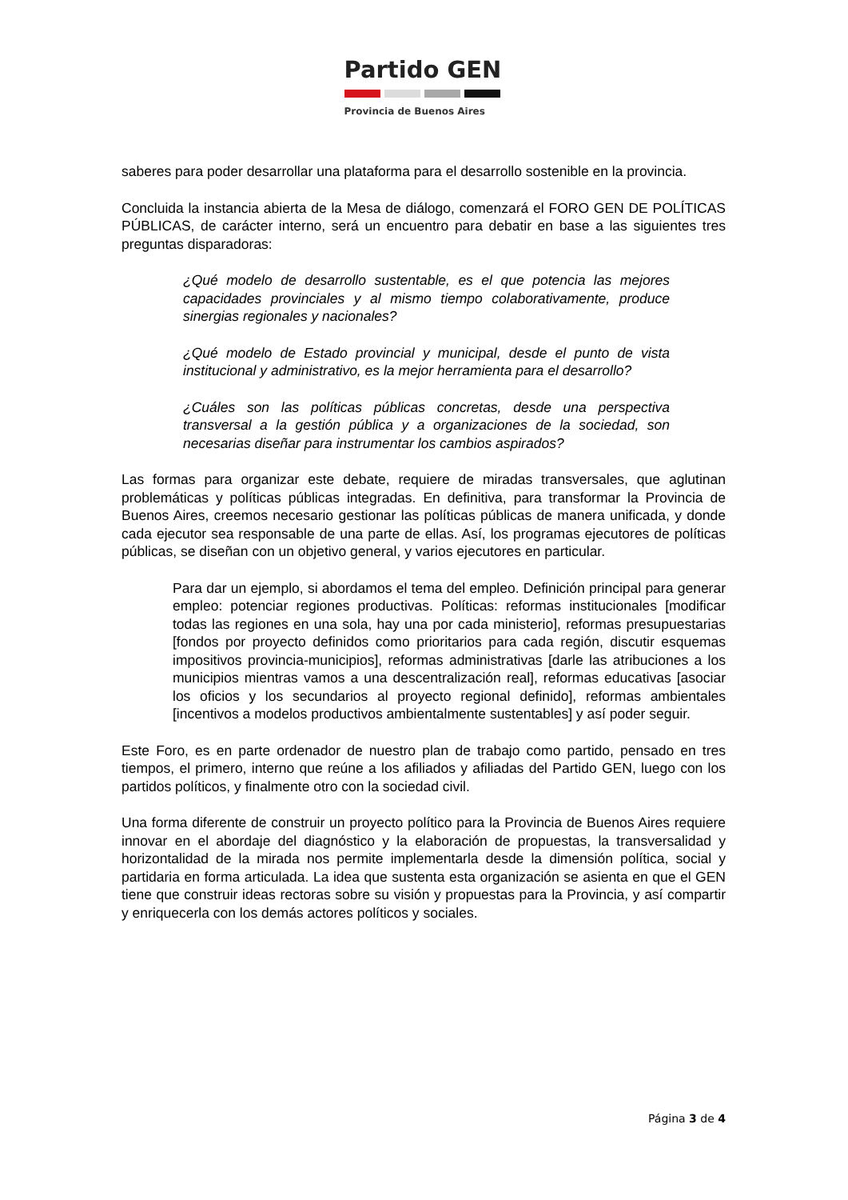Partido GEN
Provincia de Buenos Aires
saberes para poder desarrollar una plataforma para el desarrollo sostenible en la provincia.
Concluida la instancia abierta de la Mesa de diálogo, comenzará el FORO GEN DE POLÍTICAS PÚBLICAS, de carácter interno, será un encuentro para debatir en base a las siguientes tres preguntas disparadoras:
¿Qué modelo de desarrollo sustentable, es el que potencia las mejores capacidades provinciales y al mismo tiempo colaborativamente, produce sinergias regionales y nacionales?
¿Qué modelo de Estado provincial y municipal, desde el punto de vista institucional y administrativo, es la mejor herramienta para el desarrollo?
¿Cuáles son las políticas públicas concretas, desde una perspectiva transversal a la gestión pública y a organizaciones de la sociedad, son necesarias diseñar para instrumentar los cambios aspirados?
Las formas para organizar este debate, requiere de miradas transversales, que aglutinan problemáticas y políticas públicas integradas. En definitiva, para transformar la Provincia de Buenos Aires, creemos necesario gestionar las políticas públicas de manera unificada, y donde cada ejecutor sea responsable de una parte de ellas. Así, los programas ejecutores de políticas públicas, se diseñan con un objetivo general, y varios ejecutores en particular.
Para dar un ejemplo, si abordamos el tema del empleo. Definición principal para generar empleo: potenciar regiones productivas. Políticas: reformas institucionales [modificar todas las regiones en una sola, hay una por cada ministerio], reformas presupuestarias [fondos por proyecto definidos como prioritarios para cada región, discutir esquemas impositivos provincia-municipios], reformas administrativas [darle las atribuciones a los municipios mientras vamos a una descentralización real], reformas educativas [asociar los oficios y los secundarios al proyecto regional definido], reformas ambientales [incentivos a modelos productivos ambientalmente sustentables] y así poder seguir.
Este Foro, es en parte ordenador de nuestro plan de trabajo como partido, pensado en tres tiempos, el primero, interno que reúne a los afiliados y afiliadas del Partido GEN, luego con los partidos políticos, y finalmente otro con la sociedad civil.
Una forma diferente de construir un proyecto político para la Provincia de Buenos Aires requiere innovar en el abordaje del diagnóstico y la elaboración de propuestas, la transversalidad y horizontalidad de la mirada nos permite implementarla desde la dimensión política, social y partidaria en forma articulada. La idea que sustenta esta organización se asienta en que el GEN tiene que construir ideas rectoras sobre su visión y propuestas para la Provincia, y así compartir y enriquecerla con los demás actores políticos y sociales.
Página 3 de 4